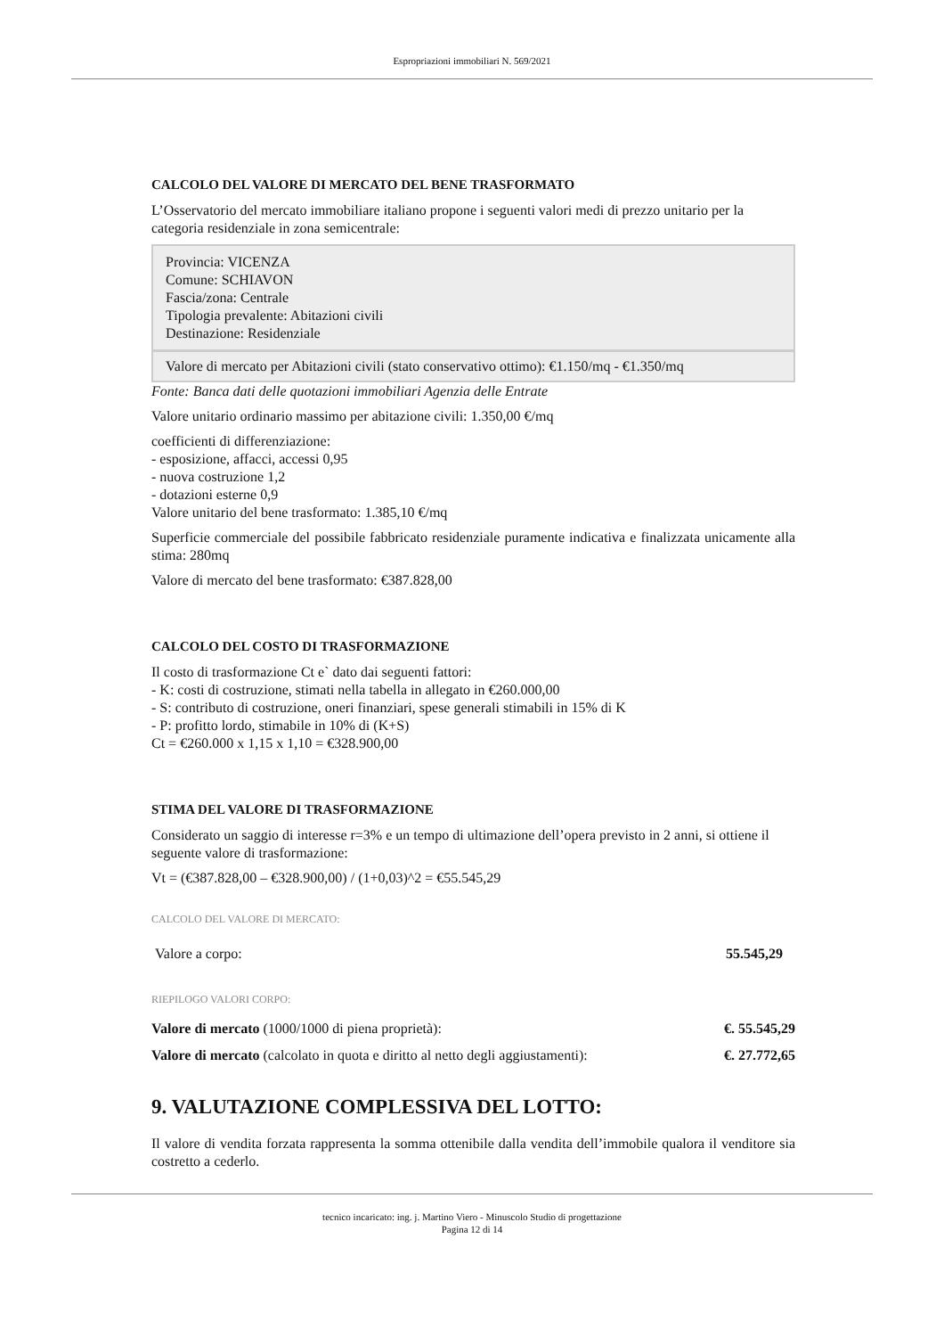Espropriazioni immobiliari N. 569/2021
CALCOLO DEL VALORE DI MERCATO DEL BENE TRASFORMATO
L’Osservatorio del mercato immobiliare italiano propone i seguenti valori medi di prezzo unitario per la categoria residenziale in zona semicentrale:
Provincia: VICENZA
Comune: SCHIAVON
Fascia/zona: Centrale
Tipologia prevalente: Abitazioni civili
Destinazione: Residenziale
Valore di mercato per Abitazioni civili (stato conservativo ottimo): €1.150/mq - €1.350/mq
Fonte: Banca dati delle quotazioni immobiliari Agenzia delle Entrate
Valore unitario ordinario massimo per abitazione civili: 1.350,00 €/mq
coefficienti di differenziazione:
- esposizione, affacci, accessi 0,95
- nuova costruzione 1,2
- dotazioni esterne 0,9
Valore unitario del bene trasformato: 1.385,10 €/mq
Superficie commerciale del possibile fabbricato residenziale puramente indicativa e finalizzata unicamente alla stima: 280mq
Valore di mercato del bene trasformato: €387.828,00
CALCOLO DEL COSTO DI TRASFORMAZIONE
Il costo di trasformazione Ct e` dato dai seguenti fattori:
- K: costi di costruzione, stimati nella tabella in allegato in €260.000,00
- S: contributo di costruzione, oneri finanziari, spese generali stimabili in 15% di K
- P: profitto lordo, stimabile in 10% di (K+S)
Ct = €260.000 x 1,15 x 1,10 = €328.900,00
STIMA DEL VALORE DI TRASFORMAZIONE
Considerato un saggio di interesse r=3% e un tempo di ultimazione dell’opera previsto in 2 anni, si ottiene il seguente valore di trasformazione:
Vt = (€387.828,00 – €328.900,00) / (1+0,03)^2 = €55.545,29
CALCOLO DEL VALORE DI MERCATO:
| Valore a corpo: | 55.545,29 |
RIEPILOGO VALORI CORPO:
| Valore di mercato (1000/1000 di piena proprietà): | €. 55.545,29 |
| Valore di mercato (calcolato in quota e diritto al netto degli aggiustamenti): | €. 27.772,65 |
9. VALUTAZIONE COMPLESSIVA DEL LOTTO:
Il valore di vendita forzata rappresenta la somma ottenibile dalla vendita dell’immobile qualora il venditore sia costretto a cederlo.
tecnico incaricato: ing. j. Martino Viero - Minuscolo Studio di progettazione
Pagina 12 di 14